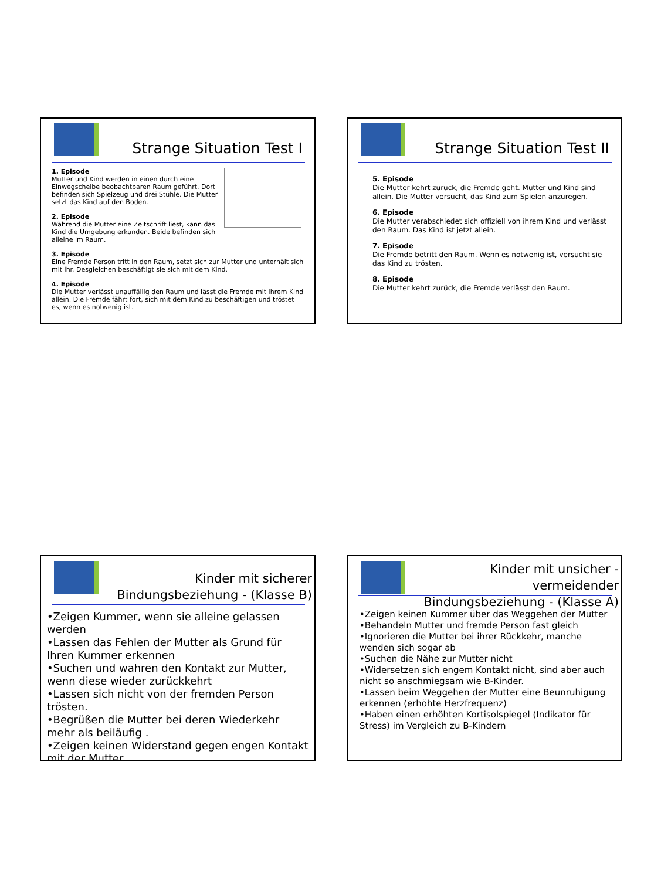Strange Situation Test I
1. Episode
Mutter und Kind werden in einen durch eine Einwegscheibe beobachtbaren Raum geführt. Dort befinden sich Spielzeug und drei Stühle. Die Mutter setzt das Kind auf den Boden.
2. Episode
Während die Mutter eine Zeitschrift liest, kann das Kind die Umgebung erkunden. Beide befinden sich alleine im Raum.
3. Episode
Eine Fremde Person tritt in den Raum, setzt sich zur Mutter und unterhält sich mit ihr. Desgleichen beschäftigt sie sich mit dem Kind.
4. Episode
Die Mutter verlässt unauffällig den Raum und lässt die Fremde mit ihrem Kind allein. Die Fremde fährt fort, sich mit dem Kind zu beschäftigen und tröstet es, wenn es notwenig ist.
Strange Situation Test II
5. Episode
Die Mutter kehrt zurück, die Fremde geht. Mutter und Kind sind allein. Die Mutter versucht, das Kind zum Spielen anzuregen.
6. Episode
Die Mutter verabschiedet sich offiziell von ihrem Kind und verlässt den Raum. Das Kind ist jetzt allein.
7. Episode
Die Fremde betritt den Raum. Wenn es notwenig ist, versucht sie das Kind zu trösten.
8. Episode
Die Mutter kehrt zurück, die Fremde verlässt den Raum.
Kinder mit sicherer
Bindungsbeziehung - (Klasse B)
•Zeigen Kummer, wenn sie alleine gelassen werden
•Lassen das Fehlen der Mutter als Grund für Ihren Kummer erkennen
•Suchen und wahren den Kontakt zur Mutter, wenn diese wieder zurückkehrt
•Lassen sich nicht von der fremden Person trösten.
•Begrüßen die Mutter bei deren Wiederkehr mehr als beiläufig .
•Zeigen keinen Widerstand gegen engen Kontakt mit der Mutter.
Kinder mit unsicher -vermeidender
Bindungsbeziehung - (Klasse A)
•Zeigen keinen Kummer über das Weggehen der Mutter
•Behandeln Mutter und fremde Person fast gleich
•Ignorieren die Mutter bei ihrer Rückkehr, manche wenden sich sogar ab
•Suchen die Nähe zur Mutter nicht
•Widersetzen sich engem Kontakt nicht, sind aber auch nicht so anschmiegsam wie B-Kinder.
•Lassen beim Weggehen der Mutter eine Beunruhigung erkennen (erhöhte Herzfrequenz)
•Haben einen erhöhten Kortisolspiegel (Indikator für Stress) im Vergleich zu B-Kindern